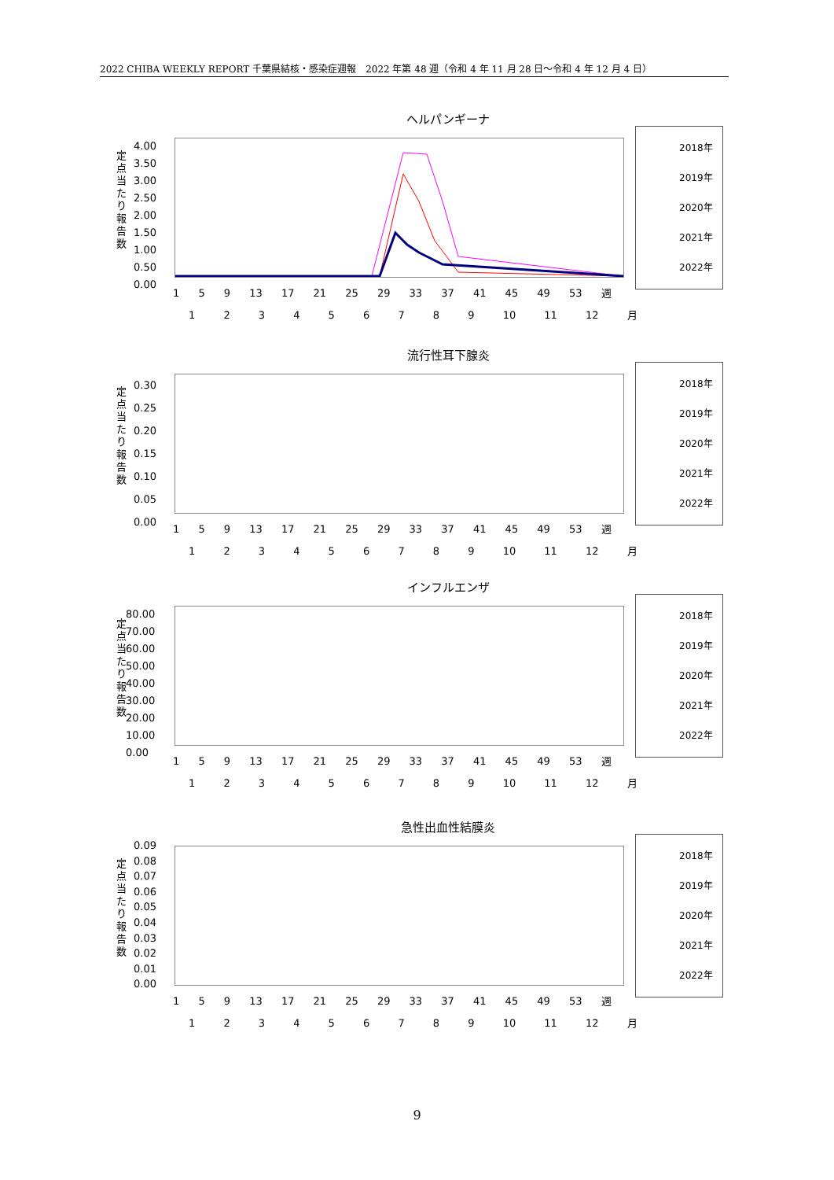2022 CHIBA WEEKLY REPORT 千葉県結核・感染症週報　2022 年第 48 週（令和 4 年 11 月 28 日～令和 4 年 12 月 4 日）
ヘルパンギーナ
定点当たり報告数
2018年
2019年
2020年
2021年
2022年
1 5 9 13 17 21 25 29 33 37 41 45 49 53 週
1 2 3 4 5 6 7 8 9 10 11 12 月
4.00
3.50
3.00
2.50
2.00
1.50
1.00
0.50
0.00
流行性耳下腺炎
定点当たり報告数
2018年
2019年
2020年
2021年
2022年
1 5 9 13 17 21 25 29 33 37 41 45 49 53 週
1 2 3 4 5 6 7 8 9 10 11 12 月
0.30
0.25
0.20
0.15
0.10
0.05
0.00
インフルエンザ
定点当たり報告数
2018年
2019年
2020年
2021年
2022年
1 5 9 13 17 21 25 29 33 37 41 45 49 53 週
1 2 3 4 5 6 7 8 9 10 11 12 月
80.00
70.00
60.00
50.00
40.00
30.00
20.00
10.00
0.00
急性出血性結膜炎
定点当たり報告数
2018年
2019年
2020年
2021年
2022年
1 5 9 13 17 21 25 29 33 37 41 45 49 53 週
1 2 3 4 5 6 7 8 9 10 11 12 月
0.09
0.08
0.07
0.06
0.05
0.04
0.03
0.02
0.01
0.00
9